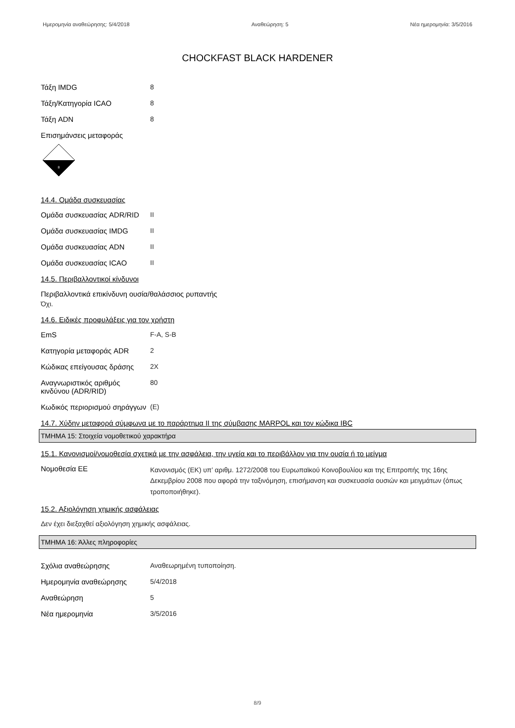Ημερομηνία αναθεώρησης: 5/4/2018 Αναθεώρηση: 5 Νέα ημερομηνία: 3/5/2016
CHOCKFAST BLACK HARDENER
Τάξη IMDG 8
Τάξη/Κατηγορία ICAO 8
Τάξη ADN 8
Επισημάνσεις μεταφοράς
8
14.4. Ομάδα συσκευασίας
Ομάδα συσκευασίας ADR/RID II
Ομάδα συσκευασίας IMDG II
Ομάδα συσκευασίας ADN II
Ομάδα συσκευασίας ICAO II
14.5. Περιβαλλοντικοί κίνδυνοι
Περιβαλλοντικά επικίνδυνη ουσία/θαλάσσιος ρυπαντής
Όχι.
14.6. Ειδικές προφυλάξεις για τον χρήστη
EmS F-A, S-B
Κατηγορία μεταφοράς ADR 2
Κώδικας επείγουσας δράσης 2X
Αναγνωριστικός αριθμός κινδύνου (ADR/RID)
80
Κωδικός περιορισμού σηράγγων
(E)
14.7. Χύδην μεταφορά σύμφωνα με το παράρτημα II της σύμβασης MARPOL και τον κώδικα IBC
ΤΜΗΜΑ 15: Στοιχεία νομοθετικού χαρακτήρα
15.1. Κανονισμοί/νομοθεσία σχετικά με την ασφάλεια, την υγεία και το περιβάλλον για την ουσία ή το μείγμα
Νομοθεσία ΕΕ
Κανονισμός (ΕΚ) υπ’ αριθμ. 1272/2008 του Ευρωπαϊκού Κοινοβουλίου και της Επιτροπής της 16ης Δεκεμβρίου 2008 που αφορά την ταξινόμηση, επισήμανση και συσκευασία ουσιών και μειγμάτων (όπως τροποποιήθηκε).
15.2. Αξιολόγηση χημικής ασφάλειας
Δεν έχει διεξαχθεί αξιολόγηση χημικής ασφάλειας.
ΤΜΗΜΑ 16: Άλλες πληροφορίες
Σχόλια αναθεώρησης Αναθεωρημένη τυποποίηση.
Ημερομηνία αναθεώρησης 5/4/2018
Αναθεώρηση 5
Νέα ημερομηνία 3/5/2016
8/9